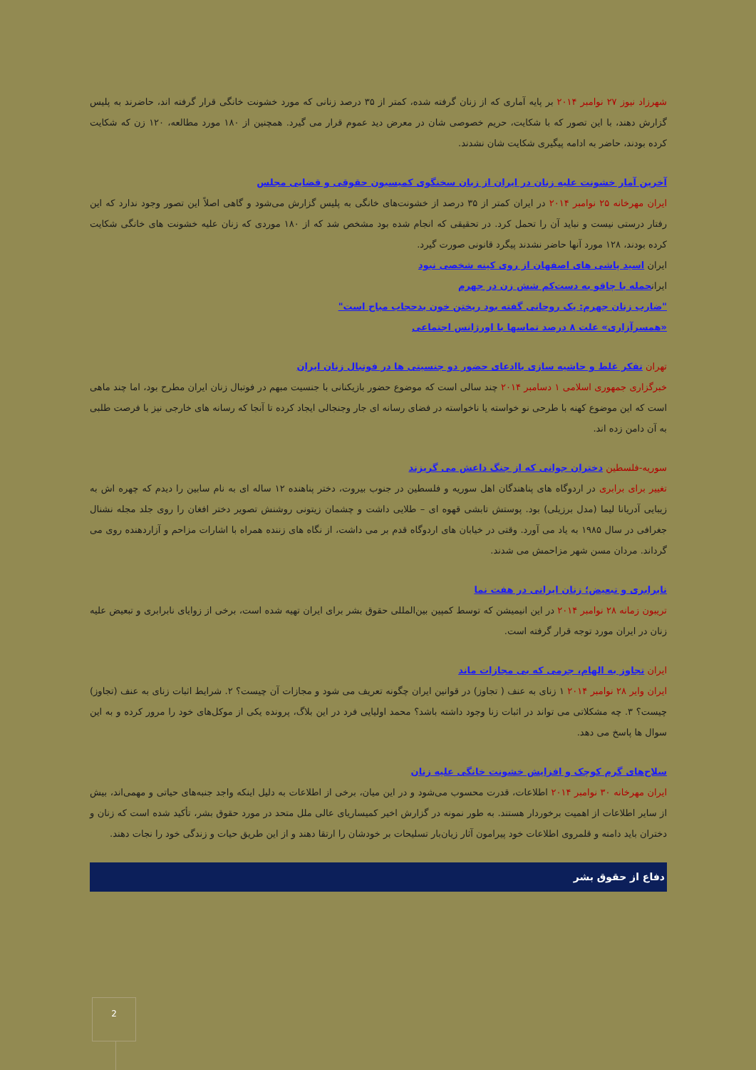شهرزاد نیوز ۲۷ نوامبر ۲۰۱۴ بر پایه آماری که از زنان گرفته شده، کمتر از ۳۵ درصد زنانی که مورد خشونت خانگی قرار گرفته اند، حاضرند به پلیس گزارش دهند، با این تصور که با شکایت، حریم خصوصی شان در معرض دید عموم قرار می گیرد. همچنین از ۱۸۰ مورد مطالعه، ۱۲۰ زن که شکایت کرده بودند، حاضر به ادامه پیگیری شکایت شان نشدند.
آخرین آمار خشونت علیه زنان در ایران از زبان سخنگوی کمیسیون حقوقی و قضایی مجلس
ایران مهرخانه ۲۵ نوامبر ۲۰۱۴ در ایران کمتر از ۳۵ درصد از خشونت‌های خانگی به پلیس گزارش می‌شود و گاهی اصلاً این تصور وجود ندارد که این رفتار درستی نیست و نباید آن را تحمل کرد. در تحقیقی که انجام شده بود مشخص شد که از ۱۸۰ موردی که زنان علیه خشونت های خانگی شکایت کرده بودند، ۱۲۸ مورد آنها حاضر نشدند پیگرد قانونی صورت گیرد.
ایران اسید پاشی های اصفهان از روی کینه شخصی نبود
ایرانحمله با چاقو به دست‌کم شش زن در جهرم
"ضارب زنان جهرم: یک روحانی گفته بود ریختن خون بدحجاب مباح است"
«همسرآزاری» علت ۸ درصد تماسها با اورژانس اجتماعی
تهران تفکر غلط و حاشیه سازی باادعای حضور دو جنسیتی ها در فوتبال زنان ایران
خبرگزاری جمهوری اسلامی ۱ دسامبر ۲۰۱۴ چند سالی است که موضوع حضور بازیکنانی با جنسیت مبهم در فوتبال زنان ایران مطرح بود، اما چند ماهی است که این موضوع کهنه با طرحی نو خواسته یا ناخواسته در فضای رسانه ای جار وجنجالی ایجاد کرده تا آنجا که رسانه های خارجی نیز با فرصت طلبی به آن دامن زده اند.
سوریه-فلسطین دختران جوانی که از جنگ داعش می گریزند
تغییر برای برابری در اردوگاه های پناهندگان اهل سوریه و فلسطین در جنوب بیروت، دختر پناهنده ۱۲ ساله ای به نام سابین را دیدم که چهره اش به زیبایی آدریانا لیما (مدل برزیلی) بود. پوستش تابشی قهوه ای – طلایی داشت و چشمان زیتونی روشنش تصویر دختر افغان را روی جلد مجله نشنال جغرافی در سال ۱۹۸۵ به یاد می آورد. وقتی در خیابان های اردوگاه قدم بر می داشت، از نگاه های زننده همراه با اشارات مزاحم و آزاردهنده روی می گرداند. مردان مسن شهر مزاحمش می شدند.
نابرابری و تبعیض؛ زنان ایرانی در هفت نما
تریبون زمانه ۲۸ نوامبر ۲۰۱۴ در این انیمیشن که توسط کمپین بین‌المللی حقوق بشر برای ایران تهیه شده است، برخی از زوایای نابرابری و تبعیض علیه زنان در ایران مورد توجه قرار گرفته است.
ایران تجاوز به الهام، جرمی که بی مجازات ماند
ایران وایر ۲۸ نوامبر ۲۰۱۴ ۱ زنای به عنف ( تجاوز) در قوانین ایران چگونه تعریف می شود و مجازات آن چیست؟ ۲. شرایط اثبات زنای به عنف (تجاوز) چیست؟ ۳. چه مشکلاتی می تواند در اثبات زنا وجود داشته باشد؟ محمد اولیایی فرد در این بلاگ، پرونده یکی از موکل‌های خود را مرور کرده و به این سوال ها پاسخ می دهد.
سلاح‌های گرم کوچک و افزایش خشونت خانگی علیه زنان
ایران مهرخانه ۳۰ نوامبر ۲۰۱۴ اطلاعات، قدرت محسوب می‌شود و در این میان، برخی از اطلاعات به دلیل اینکه واجد جنبه‌های حیاتی و مهمی‌اند، بیش از سایر اطلاعات از اهمیت برخوردار هستند. به طور نمونه در گزارش اخیر کمیساریای عالی ملل متحد در مورد حقوق بشر، تأکید شده است که زنان و دختران باید دامنه و قلمروی اطلاعات خود پیرامون آثار زیان‌بار تسلیحات بر خودشان را ارتقا دهند و از این طریق حیات و زندگی خود را نجات دهند.
دفاع از حقوق بشر
2